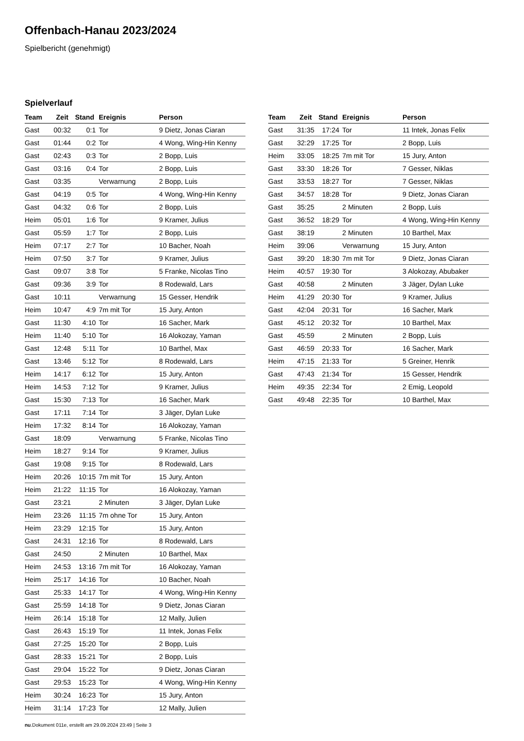Offenbach-Hanau 2023/2024
Spielbericht (genehmigt)
Spielverlauf
| Team | Zeit | Stand | Ereignis | Person |
| --- | --- | --- | --- | --- |
| Gast | 00:32 | 0:1 | Tor | 9 Dietz, Jonas Ciaran |
| Gast | 01:44 | 0:2 | Tor | 4 Wong, Wing-Hin Kenny |
| Gast | 02:43 | 0:3 | Tor | 2 Bopp, Luis |
| Gast | 03:16 | 0:4 | Tor | 2 Bopp, Luis |
| Gast | 03:35 | | Verwarnung | 2 Bopp, Luis |
| Gast | 04:19 | 0:5 | Tor | 4 Wong, Wing-Hin Kenny |
| Gast | 04:32 | 0:6 | Tor | 2 Bopp, Luis |
| Heim | 05:01 | 1:6 | Tor | 9 Kramer, Julius |
| Gast | 05:59 | 1:7 | Tor | 2 Bopp, Luis |
| Heim | 07:17 | 2:7 | Tor | 10 Bacher, Noah |
| Heim | 07:50 | 3:7 | Tor | 9 Kramer, Julius |
| Gast | 09:07 | 3:8 | Tor | 5 Franke, Nicolas Tino |
| Gast | 09:36 | 3:9 | Tor | 8 Rodewald, Lars |
| Gast | 10:11 | | Verwarnung | 15 Gesser, Hendrik |
| Heim | 10:47 | 4:9 | 7m mit Tor | 15 Jury, Anton |
| Gast | 11:30 | 4:10 | Tor | 16 Sacher, Mark |
| Heim | 11:40 | 5:10 | Tor | 16 Alokozay, Yaman |
| Gast | 12:48 | 5:11 | Tor | 10 Barthel, Max |
| Gast | 13:46 | 5:12 | Tor | 8 Rodewald, Lars |
| Heim | 14:17 | 6:12 | Tor | 15 Jury, Anton |
| Heim | 14:53 | 7:12 | Tor | 9 Kramer, Julius |
| Gast | 15:30 | 7:13 | Tor | 16 Sacher, Mark |
| Gast | 17:11 | 7:14 | Tor | 3 Jäger, Dylan Luke |
| Heim | 17:32 | 8:14 | Tor | 16 Alokozay, Yaman |
| Gast | 18:09 | | Verwarnung | 5 Franke, Nicolas Tino |
| Heim | 18:27 | 9:14 | Tor | 9 Kramer, Julius |
| Gast | 19:08 | 9:15 | Tor | 8 Rodewald, Lars |
| Heim | 20:26 | 10:15 | 7m mit Tor | 15 Jury, Anton |
| Heim | 21:22 | 11:15 | Tor | 16 Alokozay, Yaman |
| Gast | 23:21 | | 2 Minuten | 3 Jäger, Dylan Luke |
| Heim | 23:26 | 11:15 | 7m ohne Tor | 15 Jury, Anton |
| Heim | 23:29 | 12:15 | Tor | 15 Jury, Anton |
| Gast | 24:31 | 12:16 | Tor | 8 Rodewald, Lars |
| Gast | 24:50 | | 2 Minuten | 10 Barthel, Max |
| Heim | 24:53 | 13:16 | 7m mit Tor | 16 Alokozay, Yaman |
| Heim | 25:17 | 14:16 | Tor | 10 Bacher, Noah |
| Gast | 25:33 | 14:17 | Tor | 4 Wong, Wing-Hin Kenny |
| Gast | 25:59 | 14:18 | Tor | 9 Dietz, Jonas Ciaran |
| Heim | 26:14 | 15:18 | Tor | 12 Mally, Julien |
| Gast | 26:43 | 15:19 | Tor | 11 Intek, Jonas Felix |
| Gast | 27:25 | 15:20 | Tor | 2 Bopp, Luis |
| Gast | 28:33 | 15:21 | Tor | 2 Bopp, Luis |
| Gast | 29:04 | 15:22 | Tor | 9 Dietz, Jonas Ciaran |
| Gast | 29:53 | 15:23 | Tor | 4 Wong, Wing-Hin Kenny |
| Heim | 30:24 | 16:23 | Tor | 15 Jury, Anton |
| Heim | 31:14 | 17:23 | Tor | 12 Mally, Julien |
| Team | Zeit | Stand | Ereignis | Person |
| --- | --- | --- | --- | --- |
| Gast | 31:35 | 17:24 | Tor | 11 Intek, Jonas Felix |
| Gast | 32:29 | 17:25 | Tor | 2 Bopp, Luis |
| Heim | 33:05 | 18:25 | 7m mit Tor | 15 Jury, Anton |
| Gast | 33:30 | 18:26 | Tor | 7 Gesser, Niklas |
| Gast | 33:53 | 18:27 | Tor | 7 Gesser, Niklas |
| Gast | 34:57 | 18:28 | Tor | 9 Dietz, Jonas Ciaran |
| Gast | 35:25 | | 2 Minuten | 2 Bopp, Luis |
| Gast | 36:52 | 18:29 | Tor | 4 Wong, Wing-Hin Kenny |
| Gast | 38:19 | | 2 Minuten | 10 Barthel, Max |
| Heim | 39:06 | | Verwarnung | 15 Jury, Anton |
| Gast | 39:20 | 18:30 | 7m mit Tor | 9 Dietz, Jonas Ciaran |
| Heim | 40:57 | 19:30 | Tor | 3 Alokozay, Abubaker |
| Gast | 40:58 | | 2 Minuten | 3 Jäger, Dylan Luke |
| Heim | 41:29 | 20:30 | Tor | 9 Kramer, Julius |
| Gast | 42:04 | 20:31 | Tor | 16 Sacher, Mark |
| Gast | 45:12 | 20:32 | Tor | 10 Barthel, Max |
| Gast | 45:59 | | 2 Minuten | 2 Bopp, Luis |
| Gast | 46:59 | 20:33 | Tor | 16 Sacher, Mark |
| Heim | 47:15 | 21:33 | Tor | 5 Greiner, Henrik |
| Gast | 47:43 | 21:34 | Tor | 15 Gesser, Hendrik |
| Heim | 49:35 | 22:34 | Tor | 2 Emig, Leopold |
| Gast | 49:48 | 22:35 | Tor | 10 Barthel, Max |
nu.Dokument 011e, erstellt am 29.09.2024 23:49 | Seite 3